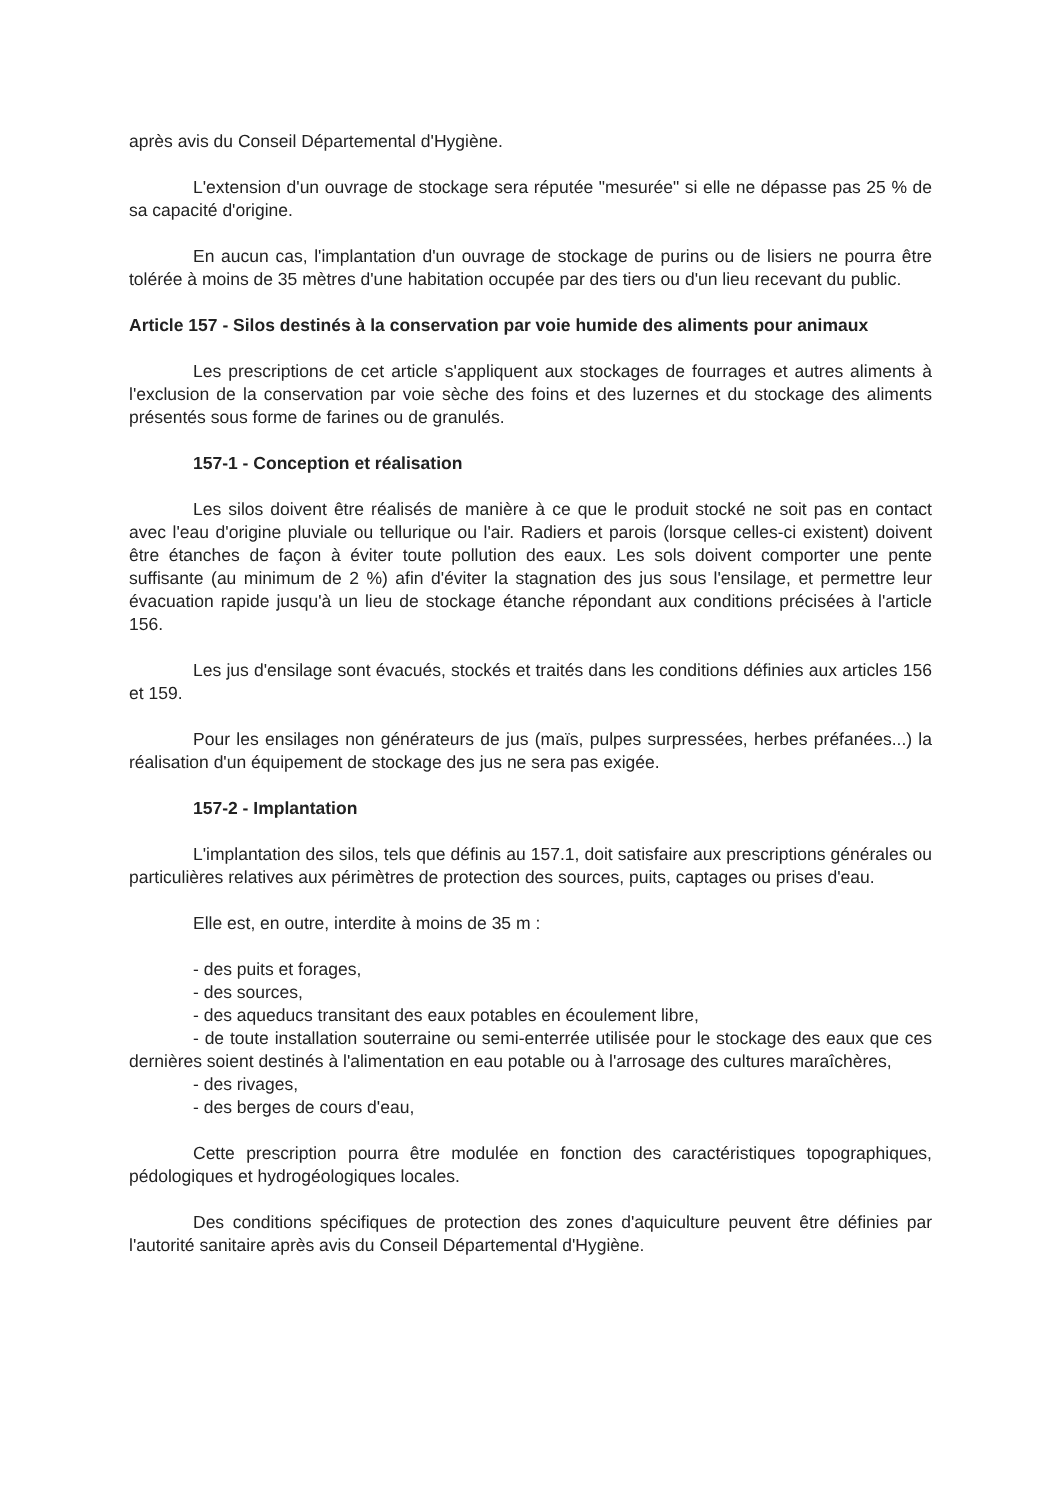après avis du Conseil Départemental d'Hygiène.
L'extension d'un ouvrage de stockage sera réputée "mesurée" si elle ne dépasse pas 25 % de sa capacité d'origine.
En aucun cas, l'implantation d'un ouvrage de stockage de purins ou de lisiers ne pourra être tolérée à moins de 35 mètres d'une habitation occupée par des tiers ou d'un lieu recevant du public.
Article 157 - Silos destinés à la conservation par voie humide des aliments pour animaux
Les prescriptions de cet article s'appliquent aux stockages de fourrages et autres aliments à l'exclusion de la conservation par voie sèche des foins et des luzernes et du stockage des aliments présentés sous forme de farines ou de granulés.
157-1 - Conception et réalisation
Les silos doivent être réalisés de manière à ce que le produit stocké ne soit pas en contact avec l'eau d'origine pluviale ou tellurique ou l'air. Radiers et parois (lorsque celles-ci existent) doivent être étanches de façon à éviter toute pollution des eaux. Les sols doivent comporter une pente suffisante (au minimum de 2 %) afin d'éviter la stagnation des jus sous l'ensilage, et permettre leur évacuation rapide jusqu'à un lieu de stockage étanche répondant aux conditions précisées à l'article 156.
Les jus d'ensilage sont évacués, stockés et traités dans les conditions définies aux articles 156 et 159.
Pour les ensilages non générateurs de jus (maïs, pulpes surpressées, herbes préfanées...) la réalisation d'un équipement de stockage des jus ne sera pas exigée.
157-2 - Implantation
L'implantation des silos, tels que définis au 157.1, doit satisfaire aux prescriptions générales ou particulières relatives aux périmètres de protection des sources, puits, captages ou prises d'eau.
Elle est, en outre, interdite à moins de 35 m :
- des puits et forages,
- des sources,
- des aqueducs transitant des eaux potables en écoulement libre,
- de toute installation souterraine ou semi-enterrée utilisée pour le stockage des eaux que ces dernières soient destinés à l'alimentation en eau potable ou à l'arrosage des cultures maraîchères,
- des rivages,
- des berges de cours d'eau,
Cette prescription pourra être modulée en fonction des caractéristiques topographiques, pédologiques et hydrogéologiques locales.
Des conditions spécifiques de protection des zones d'aquiculture peuvent être définies par l'autorité sanitaire après avis du Conseil Départemental d'Hygiène.